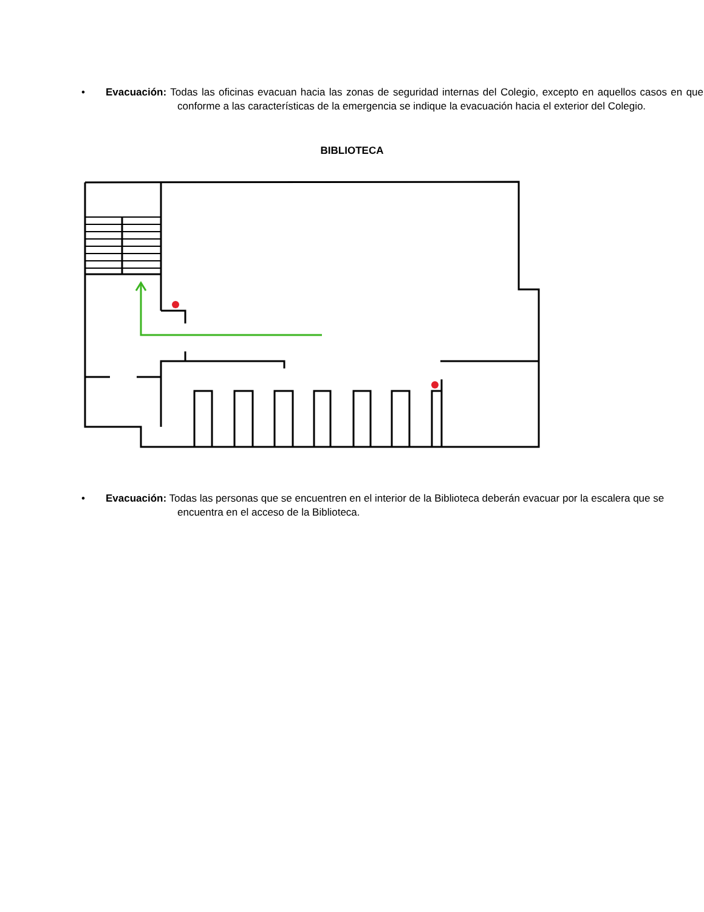• Evacuación: Todas las oficinas evacuan hacia las zonas de seguridad internas del Colegio, excepto en aquellos casos en que conforme a las características de la emergencia se indique la evacuación hacia el exterior del Colegio.
BIBLIOTECA
• Evacuación: Todas las personas que se encuentren en el interior de la Biblioteca deberán evacuar por la escalera que se encuentra en el acceso de la Biblioteca.